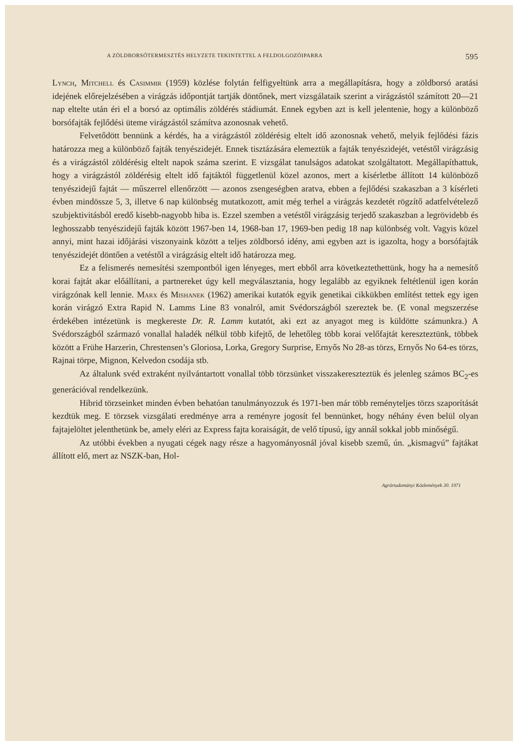A ZÖLDBORSÓTERMESZTÉS HELYZETE TEKINTETTEL A FELDOLGOZÓIPARRA 595
Lynch, Mitchell és Casimmir (1959) közlése folytán felfigyeltünk arra a megállapításra, hogy a zöldborsó aratási idejének előrejelzésében a virágzás időpontját tartják döntőnek, mert vizsgálataik szerint a virágzástól számított 20—21 nap eltelte után éri el a borsó az optimális zöldérés stádiumát. Ennek egyben azt is kell jelentenie, hogy a különböző borsófajták fejlődési üteme virágzástól számítva azonosnak vehető.
Felvetődött bennünk a kérdés, ha a virágzástól zöldérésig eltelt idő azonosnak vehető, melyik fejlődési fázis határozza meg a különböző fajták tenyészidejét. Ennek tisztázására elemeztük a fajták tenyészidejét, vetéstől virágzásig és a virágzástól zöldérésig eltelt napok száma szerint. E vizsgálat tanulságos adatokat szolgáltatott. Megállapíthattuk, hogy a virágzástól zöldérésig eltelt idő fajtáktól függetlenül közel azonos, mert a kísérletbe állított 14 különböző tenyészidejű fajtát — műszerrel ellenőrzött — azonos zsengeségben aratva, ebben a fejlődési szakaszban a 3 kísérleti évben mindössze 5, 3, illetve 6 nap különbség mutatkozott, amit még terhel a virágzás kezdetét rögzítő adatfelvételező szubjektivitásból eredő kisebb-nagyobb hiba is. Ezzel szemben a vetéstől virágzásig terjedő szakaszban a legrövidebb és leghosszabb tenyészidejű fajták között 1967-ben 14, 1968-ban 17, 1969-ben pedig 18 nap különbség volt. Vagyis közel annyi, mint hazai időjárási viszonyaink között a teljes zöldborsó idény, ami egyben azt is igazolta, hogy a borsófajták tenyészidejét döntően a vetéstől a virágzásig eltelt idő határozza meg.
Ez a felismerés nemesítési szempontból igen lényeges, mert ebből arra következtethettünk, hogy ha a nemesítő korai fajtát akar előállítani, a partnereket úgy kell megválasztania, hogy legalább az egyiknek feltétlenül igen korán virágzónak kell lennie. Marx és Mishanek (1962) amerikai kutatók egyik genetikai cikkükben említést tettek egy igen korán virágzó Extra Rapid N. Lamms Line 83 vonalról, amit Svédországból szereztek be. (E vonal megszerzése érdekében intézetünk is megkereste Dr. R. Lamm kutatót, aki ezt az anyagot meg is küldötte számunkra.) A Svédországból származó vonallal haladék nélkül több kifejtő, de lehetőleg több korai velőfajtát kereszteztünk, többek között a Frühe Harzerin, Chrestensen’s Gloriosa, Lorka, Gregory Surprise, Ernyős No 28-as törzs, Ernyős No 64-es törzs, Rajnai törpe, Mignon, Kelvedon csodája stb.
Az általunk svéd extraként nyilvántartott vonallal több törzsünket visszakereszteztük és jelenleg számos BC<sub>2</sub>-es generációval rendelkezünk.
Hibrid törzseinket minden évben behatóan tanulmányozzuk és 1971-ben már több reményteljes törzs szaporítását kezdtük meg. E törzsek vizsgálati eredménye arra a reményre jogosít fel bennünket, hogy néhány éven belül olyan fajtajelöltet jelenthetünk be, amely eléri az Express fajta koraiságát, de velő típusú, így annál sokkal jobb minőségű.
Az utóbbi években a nyugati cégek nagy része a hagyományosnál jóval kisebb szemű, ún. „kismagvú” fajtákat állított elő, mert az NSZK-ban, Hol-
Agrártudományi Közlemények 30. 1971